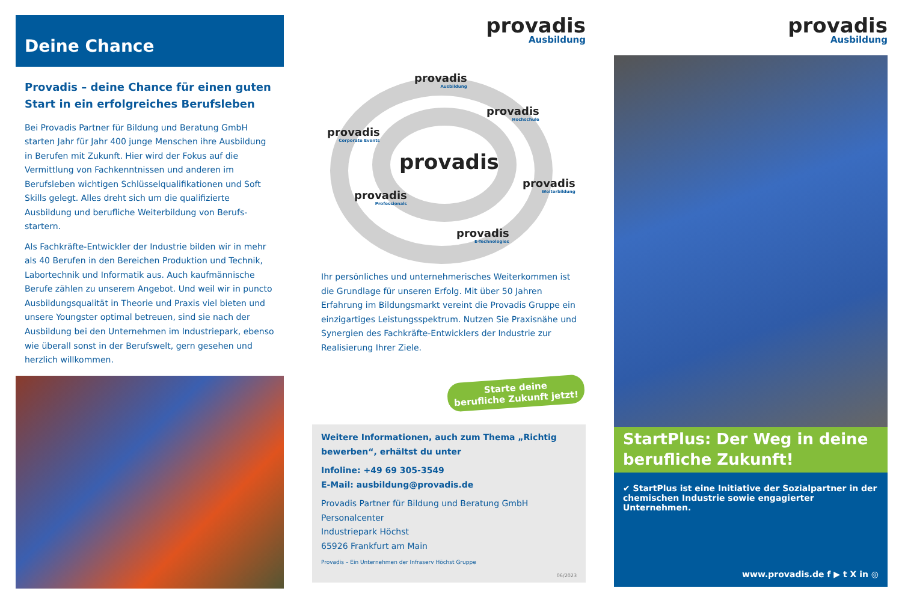Deine Chance
Provadis – deine Chance für einen guten Start in ein erfolgreiches Berufsleben
Bei Provadis Partner für Bildung und Beratung GmbH starten Jahr für Jahr 400 junge Menschen ihre Ausbildung in Berufen mit Zukunft. Hier wird der Fokus auf die Vermittlung von Fachkenntnissen und anderen im Berufsleben wichtigen Schlüsselqualifikationen und Soft Skills gelegt. Alles dreht sich um die qualifizierte Ausbildung und berufliche Weiterbildung von Berufs-startern.
Als Fachkräfte-Entwickler der Industrie bilden wir in mehr als 40 Berufen in den Bereichen Produktion und Technik, Labortechnik und Informatik aus. Auch kaufmännische Berufe zählen zu unserem Angebot. Und weil wir in puncto Ausbildungsqualität in Theorie und Praxis viel bieten und unsere Youngster optimal betreuen, sind sie nach der Ausbildung bei den Unternehmen im Industriepark, ebenso wie überall sonst in der Berufswelt, gern gesehen und herzlich willkommen.
provadis
Ausbildung
provadis
Ausbildung
provadis
Hochschule
provadis
Corporate Events
provadis
provadis
Weiterbildung
provadis
Professionals
provadis
E-Technologies
Ihr persönliches und unternehmerisches Weiterkommen ist die Grundlage für unseren Erfolg. Mit über 50 Jahren Erfahrung im Bildungsmarkt vereint die Provadis Gruppe ein einzigartiges Leistungsspektrum. Nutzen Sie Praxisnähe und Synergien des Fachkräfte-Entwicklers der Industrie zur Realisierung Ihrer Ziele.
Starte deine
berufliche Zukunft jetzt!
Weitere Informationen, auch zum Thema „Richtig bewerben“, erhältst du unter
Infoline: +49 69 305-3549
E-Mail: ausbildung@provadis.de
Provadis Partner für Bildung und Beratung GmbH
Personalcenter
Industriepark Höchst
65926 Frankfurt am Main
Provadis – Ein Unternehmen der Infraserv Höchst Gruppe
06/2023
provadis
Ausbildung
StartPlus: Der Weg in deine berufliche Zukunft!
✔ StartPlus ist eine Initiative der Sozialpartner in der chemischen Industrie sowie engagierter Unternehmen.
www.provadis.de f ▶ t X in ◎